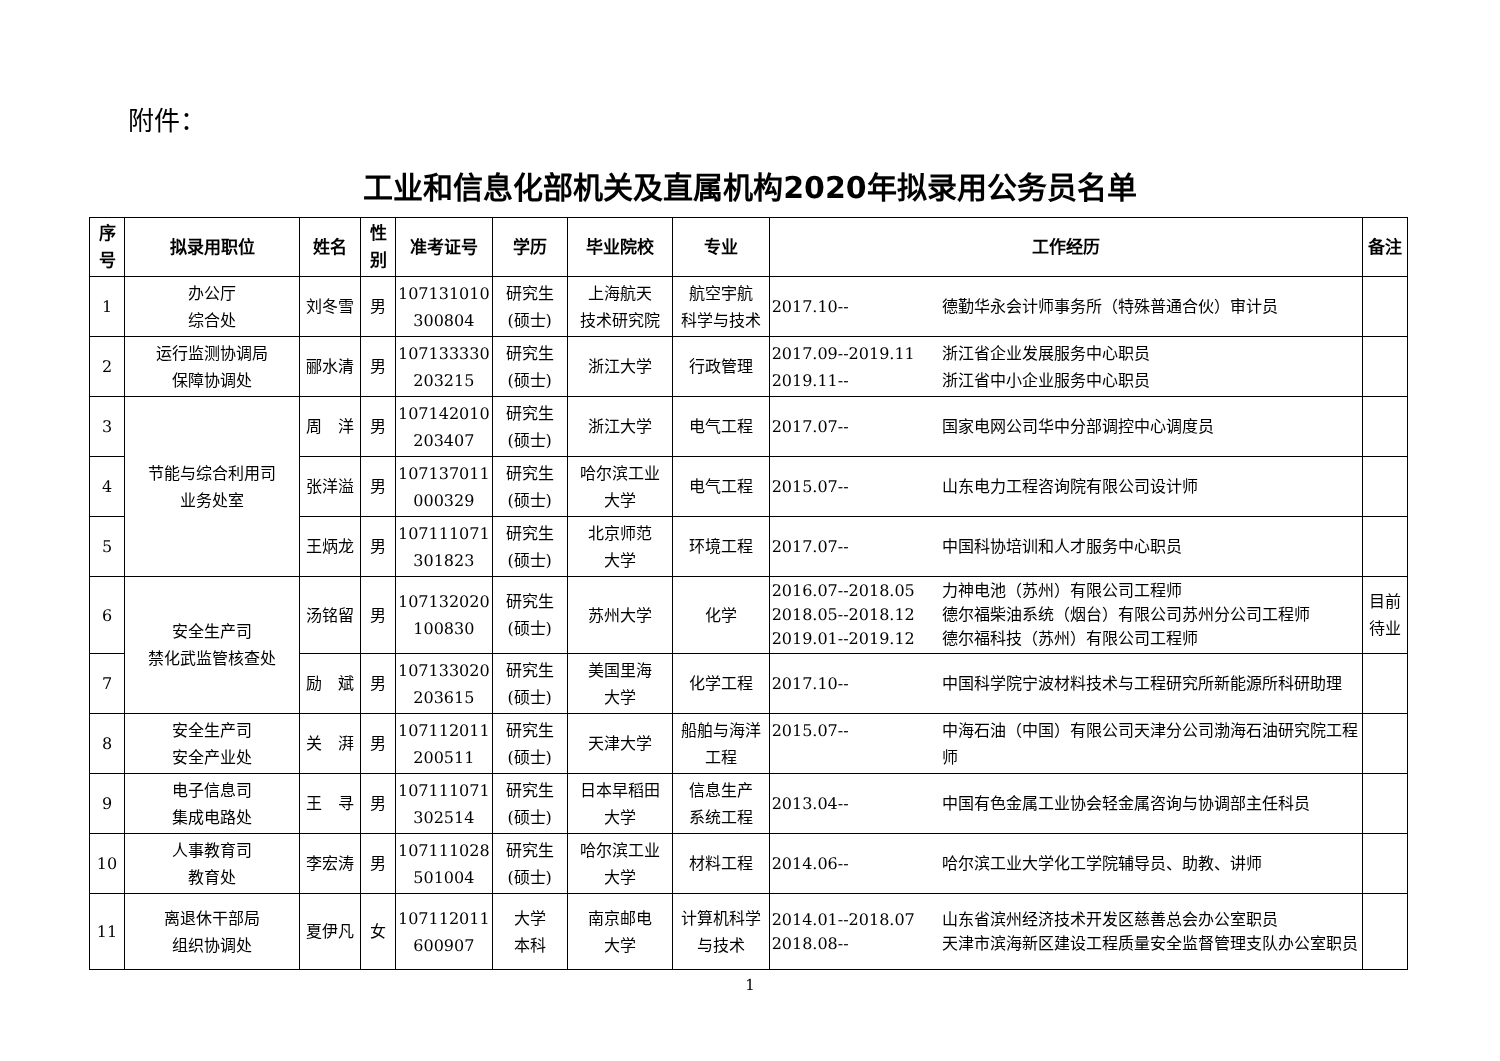附件：
工业和信息化部机关及直属机构2020年拟录用公务员名单
| 序号 | 拟录用职位 | 姓名 | 性别 | 准考证号 | 学历 | 毕业院校 | 专业 | 工作经历 | 备注 |
| --- | --- | --- | --- | --- | --- | --- | --- | --- | --- |
| 1 | 办公厅 综合处 | 刘冬雪 | 男 | 107131010 300804 | 研究生 (硕士) | 上海航天 技术研究院 | 航空宇航 科学与技术 | 2017.10-- 德勤华永会计师事务所（特殊普通合伙）审计员 | |
| 2 | 运行监测协调局 保障协调处 | 郦水清 | 男 | 107133330 203215 | 研究生 (硕士) | 浙江大学 | 行政管理 | 2017.09--2019.11 浙江省企业发展服务中心职员 2019.11-- 浙江省中小企业服务中心职员 | |
| 3 | 节能与综合利用司 业务处室 | 周 洋 | 男 | 107142010 203407 | 研究生 (硕士) | 浙江大学 | 电气工程 | 2017.07-- 国家电网公司华中分部调控中心调度员 | |
| 4 | | 张洋溢 | 男 | 107137011 000329 | 研究生 (硕士) | 哈尔滨工业 大学 | 电气工程 | 2015.07-- 山东电力工程咨询院有限公司设计师 | |
| 5 | | 王炳龙 | 男 | 107111071 301823 | 研究生 (硕士) | 北京师范 大学 | 环境工程 | 2017.07-- 中国科协培训和人才服务中心职员 | |
| 6 | 安全生产司 禁化武监管核查处 | 汤铭留 | 男 | 107132020 100830 | 研究生 (硕士) | 苏州大学 | 化学 | 2016.07--2018.05 力神电池（苏州）有限公司工程师 2018.05--2018.12 德尔福柴油系统（烟台）有限公司苏州分公司工程师 2019.01--2019.12 德尔福科技（苏州）有限公司工程师 | 目前 待业 |
| 7 | | 励 斌 | 男 | 107133020 203615 | 研究生 (硕士) | 美国里海 大学 | 化学工程 | 2017.10-- 中国科学院宁波材料技术与工程研究所新能源所科研助理 | |
| 8 | 安全生产司 安全产业处 | 关 湃 | 男 | 107112011 200511 | 研究生 (硕士) | 天津大学 | 船舶与海洋 工程 | 2015.07-- 中海石油（中国）有限公司天津分公司渤海石油研究院工程师 | |
| 9 | 电子信息司 集成电路处 | 王 寻 | 男 | 107111071 302514 | 研究生 (硕士) | 日本早稻田 大学 | 信息生产 系统工程 | 2013.04-- 中国有色金属工业协会轻金属咨询与协调部主任科员 | |
| 10 | 人事教育司 教育处 | 李宏涛 | 男 | 107111028 501004 | 研究生 (硕士) | 哈尔滨工业 大学 | 材料工程 | 2014.06-- 哈尔滨工业大学化工学院辅导员、助教、讲师 | |
| 11 | 离退休干部局 组织协调处 | 夏伊凡 | 女 | 107112011 600907 | 大学 本科 | 南京邮电 大学 | 计算机科学 与技术 | 2014.01--2018.07 山东省滨州经济技术开发区慈善总会办公室职员 2018.08-- 天津市滨海新区建设工程质量安全监督管理支队办公室职员 | |
1